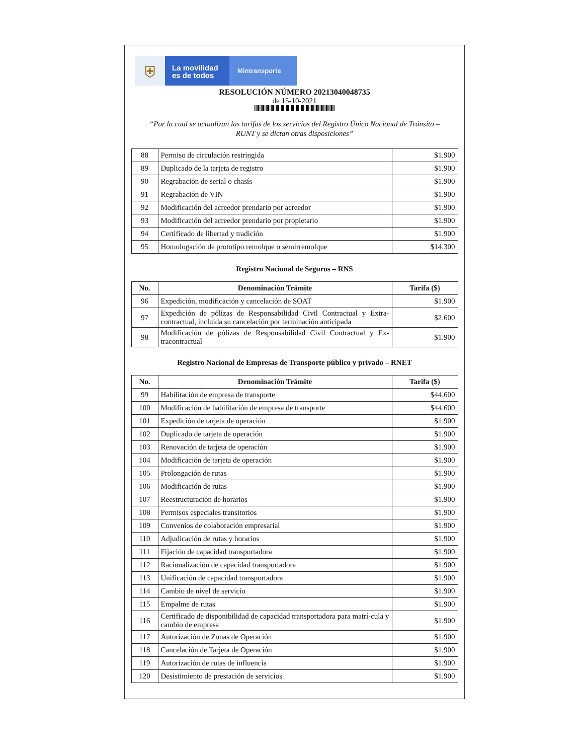⛨
La movilidad
es de todos
Mintransporte
RESOLUCIÓN NÚMERO 20213040048735
de 15-10-2021
“Por la cual se actualizan las tarifas de los servicios del Registro Único Nacional de Tránsito –
RUNT y se dictan otras disposiciones”
| 88 | Permiso de circulación restringida | $1.900 |
| 89 | Duplicado de la tarjeta de registro | $1.900 |
| 90 | Regrabación de serial o chasís | $1.900 |
| 91 | Regrabación de VIN | $1.900 |
| 92 | Modificación del acreedor prendario por acreedor | $1.900 |
| 93 | Modificación del acreedor prendario por propietario | $1.900 |
| 94 | Certificado de libertad y tradición | $1.900 |
| 95 | Homologación de prototipo remolque o semirremolque | $14.300 |
Registro Nacional de Seguros – RNS
| No. | Denominación Trámite | Tarifa ($) |
| --- | --- | --- |
| 96 | Expedición, modificación y cancelación de SOAT | $1.900 |
| 97 | Expedición de pólizas de Responsabilidad Civil Contractual y Extra-contractual, incluida su cancelación por terminación anticipada | $2.600 |
| 98 | Modificación de pólizas de Responsabilidad Civil Contractual y Ex-tracontractual | $1.900 |
Registro Nacional de Empresas de Transporte público y privado – RNET
| No. | Denominación Trámite | Tarifa ($) |
| --- | --- | --- |
| 99 | Habilitación de empresa de transporte | $44.600 |
| 100 | Modificación de habilitación de empresa de transporte | $44.600 |
| 101 | Expedición de tarjeta de operación | $1.900 |
| 102 | Duplicado de tarjeta de operación | $1.900 |
| 103 | Renovación de tarjeta de operación | $1.900 |
| 104 | Modificación de tarjeta de operación | $1.900 |
| 105 | Prolongación de rutas | $1.900 |
| 106 | Modificación de rutas | $1.900 |
| 107 | Reestructuración de horarios | $1.900 |
| 108 | Permisos especiales transitorios | $1.900 |
| 109 | Convenios de colaboración empresarial | $1.900 |
| 110 | Adjudicación de rutas y horarios | $1.900 |
| 111 | Fijación de capacidad transportadora | $1.900 |
| 112 | Racionalización de capacidad transportadora | $1.900 |
| 113 | Unificación de capacidad transportadora | $1.900 |
| 114 | Cambio de nivel de servicio | $1.900 |
| 115 | Empalme de rutas | $1.900 |
| 116 | Certificado de disponibilidad de capacidad transportadora para matrí-cula y cambio de empresa | $1.900 |
| 117 | Autorización de Zonas de Operación | $1.900 |
| 118 | Cancelación de Tarjeta de Operación | $1.900 |
| 119 | Autorización de rutas de influencia | $1.900 |
| 120 | Desistimiento de prestación de servicios | $1.900 |